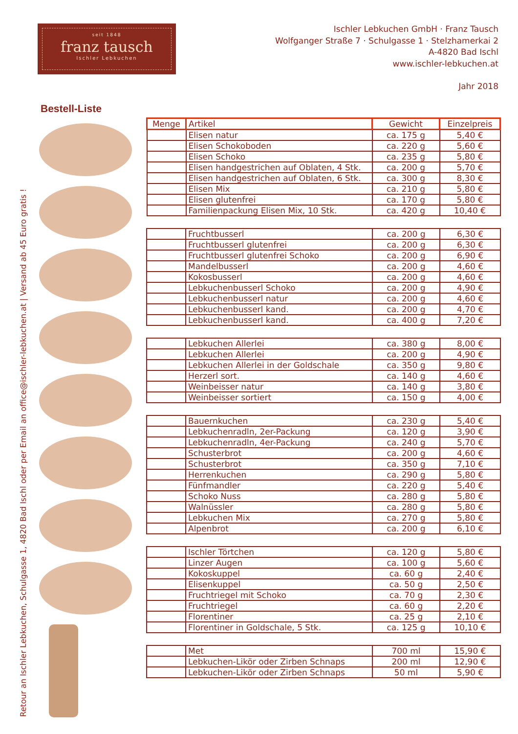seit 1848
franz tausch
Ischler Lebkuchen
Ischler Lebkuchen GmbH · Franz Tausch
Wolfganger Straße 7 · Schulgasse 1 · Stelzhamerkai 2
A-4820 Bad Ischl
www.ischler-lebkuchen.at
Jahr 2018
Bestell-Liste
Retour an Ischler Lebkuchen, Schulgasse 1, 4820 Bad Ischl oder per Email an office@ischler-lebkuchen.at | Versand ab 45 Euro gratis !
| Menge | Artikel | Gewicht | Einzelpreis |
| --- | --- | --- | --- |
| | Elisen natur | ca. 175 g | 5,40 € |
| | Elisen Schokoboden | ca. 220 g | 5,60 € |
| | Elisen Schoko | ca. 235 g | 5,80 € |
| | Elisen handgestrichen auf Oblaten, 4 Stk. | ca. 200 g | 5,70 € |
| | Elisen handgestrichen auf Oblaten, 6 Stk. | ca. 300 g | 8,30 € |
| | Elisen Mix | ca. 210 g | 5,80 € |
| | Elisen glutenfrei | ca. 170 g | 5,80 € |
| | Familienpackung Elisen Mix, 10 Stk. | ca. 420 g | 10,40 € |
| | Fruchtbusserl | ca. 200 g | 6,30 € |
| | Fruchtbusserl glutenfrei | ca. 200 g | 6,30 € |
| | Fruchtbusserl glutenfrei Schoko | ca. 200 g | 6,90 € |
| | Mandelbusserl | ca. 200 g | 4,60 € |
| | Kokosbusserl | ca. 200 g | 4,60 € |
| | Lebkuchenbusserl Schoko | ca. 200 g | 4,90 € |
| | Lebkuchenbusserl natur | ca. 200 g | 4,60 € |
| | Lebkuchenbusserl kand. | ca. 200 g | 4,70 € |
| | Lebkuchenbusserl kand. | ca. 400 g | 7,20 € |
| | Lebkuchen Allerlei | ca. 380 g | 8,00 € |
| | Lebkuchen Allerlei | ca. 200 g | 4,90 € |
| | Lebkuchen Allerlei in der Goldschale | ca. 350 g | 9,80 € |
| | Herzerl sort. | ca. 140 g | 4,60 € |
| | Weinbeisser natur | ca. 140 g | 3,80 € |
| | Weinbeisser sortiert | ca. 150 g | 4,00 € |
| | Bauernkuchen | ca. 230 g | 5,40 € |
| | Lebkuchenradln, 2er-Packung | ca. 120 g | 3,90 € |
| | Lebkuchenradln, 4er-Packung | ca. 240 g | 5,70 € |
| | Schusterbrot | ca. 200 g | 4,60 € |
| | Schusterbrot | ca. 350 g | 7,10 € |
| | Herrenkuchen | ca. 290 g | 5,80 € |
| | Fünfmandler | ca. 220 g | 5,40 € |
| | Schoko Nuss | ca. 280 g | 5,80 € |
| | Walnüssler | ca. 280 g | 5,80 € |
| | Lebkuchen Mix | ca. 270 g | 5,80 € |
| | Alpenbrot | ca. 200 g | 6,10 € |
| | Ischler Törtchen | ca. 120 g | 5,80 € |
| | Linzer Augen | ca. 100 g | 5,60 € |
| | Kokoskuppel | ca. 60 g | 2,40 € |
| | Elisenkuppel | ca. 50 g | 2,50 € |
| | Fruchtriegel mit Schoko | ca. 70 g | 2,30 € |
| | Fruchtriegel | ca. 60 g | 2,20 € |
| | Florentiner | ca. 25 g | 2,10 € |
| | Florentiner in Goldschale, 5 Stk. | ca. 125 g | 10,10 € |
| | Met | 700 ml | 15,90 € |
| | Lebkuchen-Likör oder Zirben Schnaps | 200 ml | 12,90 € |
| | Lebkuchen-Likör oder Zirben Schnaps | 50 ml | 5,90 € |